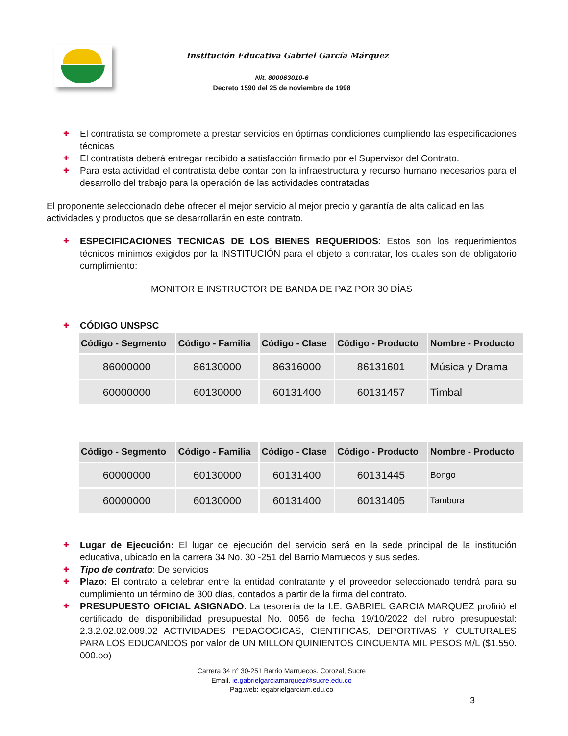Institución Educativa Gabriel García Márquez
Nit. 800063010-6
Decreto 1590 del 25 de noviembre de 1998
✚ El contratista se compromete a prestar servicios en óptimas condiciones cumpliendo las especificaciones técnicas
✚ El contratista deberá entregar recibido a satisfacción firmado por el Supervisor del Contrato.
✚ Para esta actividad el contratista debe contar con la infraestructura y recurso humano necesarios para el desarrollo del trabajo para la operación de las actividades contratadas
El proponente seleccionado debe ofrecer el mejor servicio al mejor precio y garantía de alta calidad en las actividades y productos que se desarrollarán en este contrato.
✚ ESPECIFICACIONES TECNICAS DE LOS BIENES REQUERIDOS: Estos son los requerimientos técnicos mínimos exigidos por la INSTITUCIÓN para el objeto a contratar, los cuales son de obligatorio cumplimiento:
MONITOR E INSTRUCTOR DE BANDA DE PAZ POR 30 DÍAS
✚ CÓDIGO UNSPSC
| Código - Segmento | Código - Familia | Código - Clase | Código - Producto | Nombre - Producto |
| --- | --- | --- | --- | --- |
| 86000000 | 86130000 | 86316000 | 86131601 | Música y Drama |
| 60000000 | 60130000 | 60131400 | 60131457 | Timbal |
| Código - Segmento | Código - Familia | Código - Clase | Código - Producto | Nombre - Producto |
| --- | --- | --- | --- | --- |
| 60000000 | 60130000 | 60131400 | 60131445 | Bongo |
| 60000000 | 60130000 | 60131400 | 60131405 | Tambora |
✚ Lugar de Ejecución: El lugar de ejecución del servicio será en la sede principal de la institución educativa, ubicado en la carrera 34 No. 30 -251 del Barrio Marruecos y sus sedes.
✚ Tipo de contrato: De servicios
✚ Plazo: El contrato a celebrar entre la entidad contratante y el proveedor seleccionado tendrá para su cumplimiento un término de 300 días, contados a partir de la firma del contrato.
✚ PRESUPUESTO OFICIAL ASIGNADO: La tesorería de la I.E. GABRIEL GARCIA MARQUEZ profirió el certificado de disponibilidad presupuestal No. 0056 de fecha 19/10/2022 del rubro presupuestal: 2.3.2.02.02.009.02 ACTIVIDADES PEDAGOGICAS, CIENTIFICAS, DEPORTIVAS Y CULTURALES PARA LOS EDUCANDOS por valor de UN MILLON QUINIENTOS CINCUENTA MIL PESOS M/L ($1.550. 000.oo)
Carrera 34 n° 30-251 Barrio Marruecos. Corozal, Sucre
Email. ie.gabrielgarciamarquez@sucre.edu.co
Pag.web: iegabrielgarciam.edu.co
3